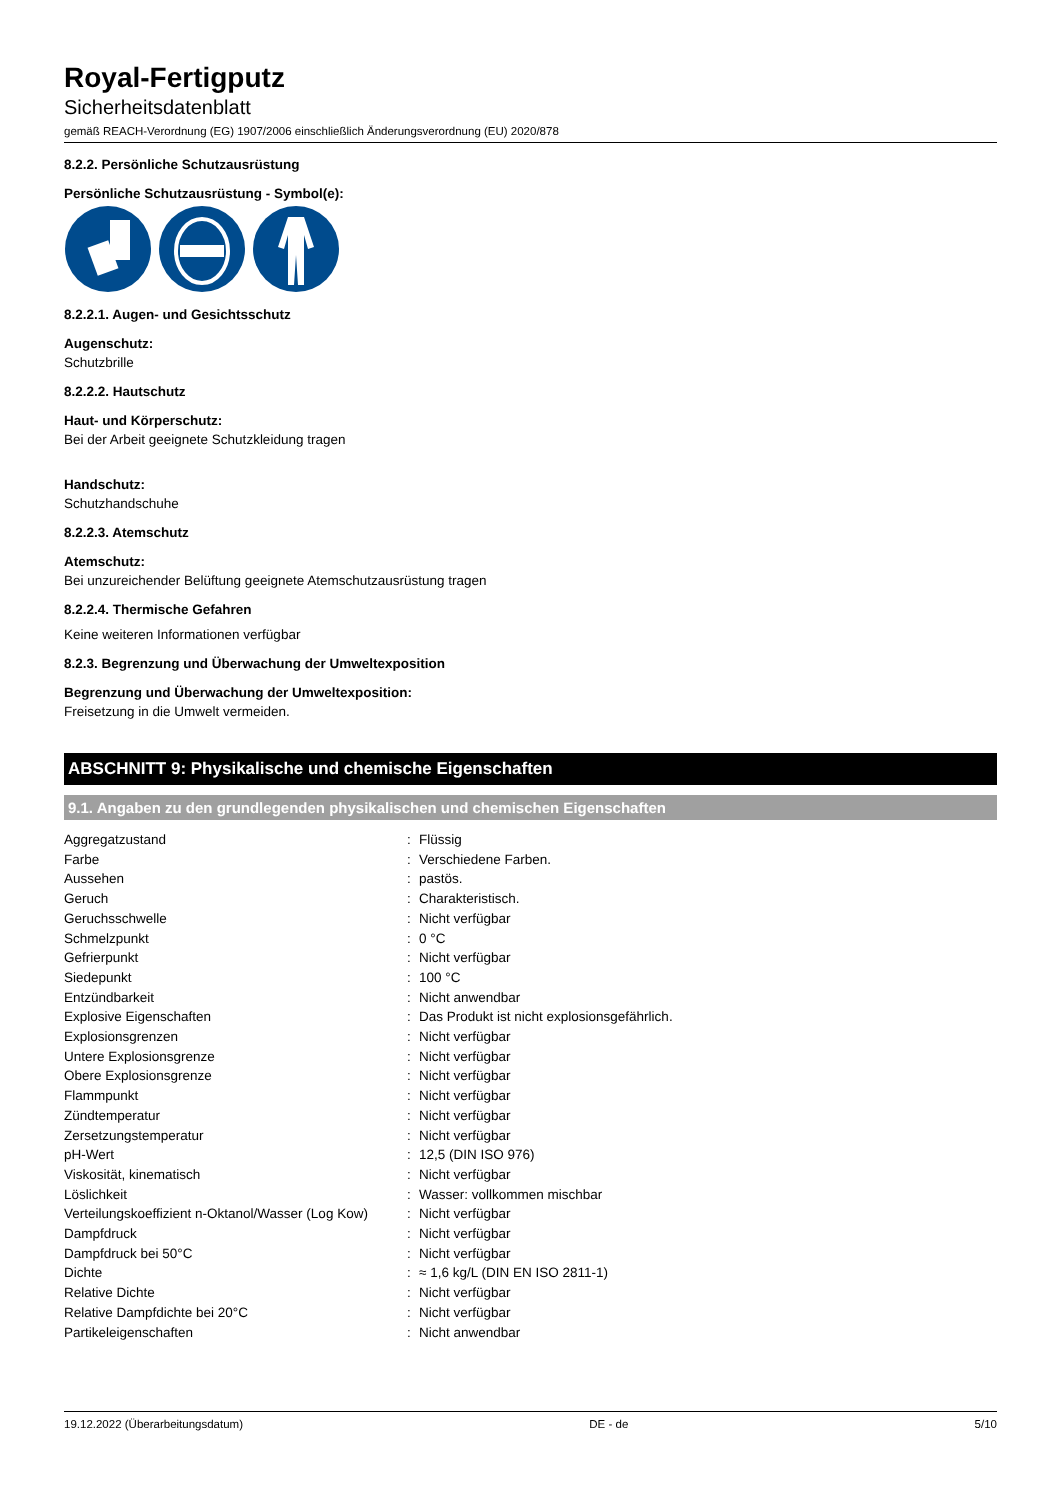Royal-Fertigputz
Sicherheitsdatenblatt
gemäß REACH-Verordnung (EG) 1907/2006 einschließlich Änderungsverordnung (EU) 2020/878
8.2.2. Persönliche Schutzausrüstung
Persönliche Schutzausrüstung - Symbol(e):
8.2.2.1. Augen- und Gesichtsschutz
Augenschutz:
Schutzbrille
8.2.2.2. Hautschutz
Haut- und Körperschutz:
Bei der Arbeit geeignete Schutzkleidung tragen
Handschutz:
Schutzhandschuhe
8.2.2.3. Atemschutz
Atemschutz:
Bei unzureichender Belüftung geeignete Atemschutzausrüstung tragen
8.2.2.4. Thermische Gefahren
Keine weiteren Informationen verfügbar
8.2.3. Begrenzung und Überwachung der Umweltexposition
Begrenzung und Überwachung der Umweltexposition:
Freisetzung in die Umwelt vermeiden.
ABSCHNITT 9: Physikalische und chemische Eigenschaften
9.1. Angaben zu den grundlegenden physikalischen und chemischen Eigenschaften
| Aggregatzustand | : | Flüssig |
| Farbe | : | Verschiedene Farben. |
| Aussehen | : | pastös. |
| Geruch | : | Charakteristisch. |
| Geruchsschwelle | : | Nicht verfügbar |
| Schmelzpunkt | : | 0 °C |
| Gefrierpunkt | : | Nicht verfügbar |
| Siedepunkt | : | 100 °C |
| Entzündbarkeit | : | Nicht anwendbar |
| Explosive Eigenschaften | : | Das Produkt ist nicht explosionsgefährlich. |
| Explosionsgrenzen | : | Nicht verfügbar |
| Untere Explosionsgrenze | : | Nicht verfügbar |
| Obere Explosionsgrenze | : | Nicht verfügbar |
| Flammpunkt | : | Nicht verfügbar |
| Zündtemperatur | : | Nicht verfügbar |
| Zersetzungstemperatur | : | Nicht verfügbar |
| pH-Wert | : | 12,5 (DIN ISO 976) |
| Viskosität, kinematisch | : | Nicht verfügbar |
| Löslichkeit | : | Wasser: vollkommen mischbar |
| Verteilungskoeffizient n-Oktanol/Wasser (Log Kow) | : | Nicht verfügbar |
| Dampfdruck | : | Nicht verfügbar |
| Dampfdruck bei 50°C | : | Nicht verfügbar |
| Dichte | : | ≈ 1,6 kg/L (DIN EN ISO 2811-1) |
| Relative Dichte | : | Nicht verfügbar |
| Relative Dampfdichte bei 20°C | : | Nicht verfügbar |
| Partikeleigenschaften | : | Nicht anwendbar |
19.12.2022 (Überarbeitungsdatum) DE - de 5/10